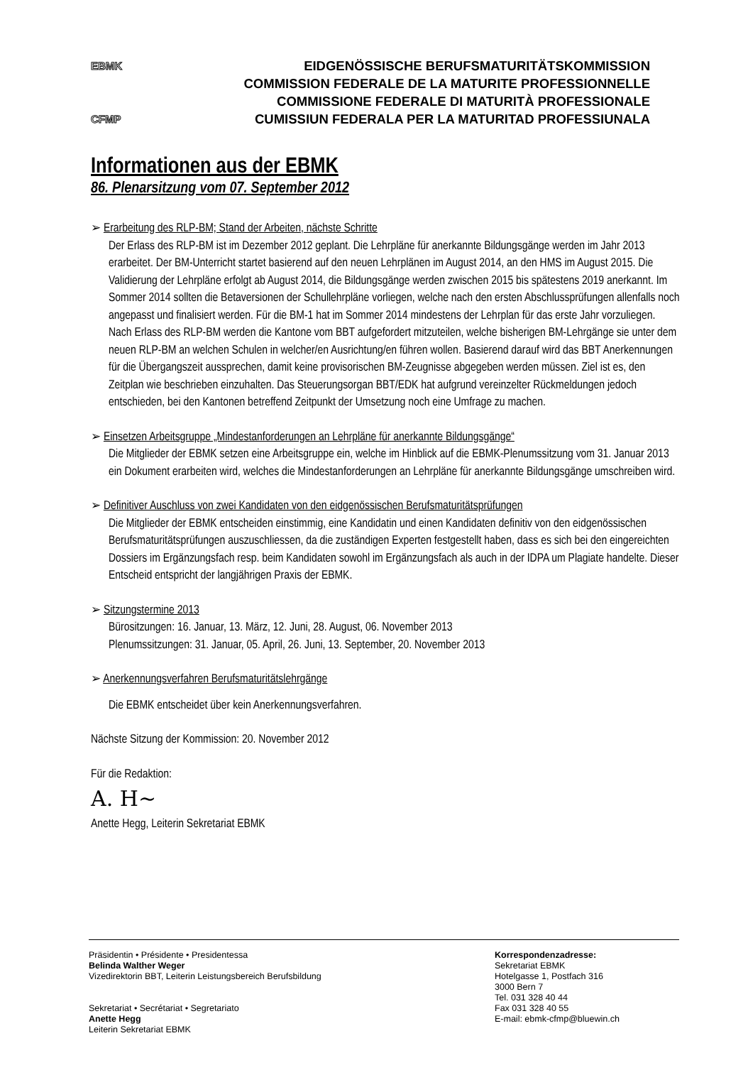EBMK EIDGENÖSSISCHE BERUFSMATURITÄTSKOMMISSION
COMMISSION FEDERALE DE LA MATURITE PROFESSIONNELLE
COMMISSIONE FEDERALE DI MATURITÀ PROFESSIONALE
CFMP CUMISSIUN FEDERALA PER LA MATURITAD PROFESSIUNALA
Informationen aus der EBMK
86. Plenarsitzung vom 07. September 2012
➢ Erarbeitung des RLP-BM; Stand der Arbeiten, nächste Schritte
Der Erlass des RLP-BM ist im Dezember 2012 geplant. Die Lehrpläne für anerkannte Bildungsgänge werden im Jahr 2013 erarbeitet. Der BM-Unterricht startet basierend auf den neuen Lehrplänen im August 2014, an den HMS im August 2015. Die Validierung der Lehrpläne erfolgt ab August 2014, die Bildungsgänge werden zwischen 2015 bis spätestens 2019 anerkannt. Im Sommer 2014 sollten die Betaversionen der Schullehrpläne vorliegen, welche nach den ersten Abschlussprüfungen allenfalls noch angepasst und finalisiert werden. Für die BM-1 hat im Sommer 2014 mindestens der Lehrplan für das erste Jahr vorzuliegen. Nach Erlass des RLP-BM werden die Kantone vom BBT aufgefordert mitzuteilen, welche bisherigen BM-Lehrgänge sie unter dem neuen RLP-BM an welchen Schulen in welcher/en Ausrichtung/en führen wollen. Basierend darauf wird das BBT Anerkennungen für die Übergangszeit aussprechen, damit keine provisorischen BM-Zeugnisse abgegeben werden müssen. Ziel ist es, den Zeitplan wie beschrieben einzuhalten. Das Steuerungsorgan BBT/EDK hat aufgrund vereinzelter Rückmeldungen jedoch entschieden, bei den Kantonen betreffend Zeitpunkt der Umsetzung noch eine Umfrage zu machen.
➢ Einsetzen Arbeitsgruppe „Mindestanforderungen an Lehrpläne für anerkannte Bildungsgänge“
Die Mitglieder der EBMK setzen eine Arbeitsgruppe ein, welche im Hinblick auf die EBMK-Plenumssitzung vom 31. Januar 2013 ein Dokument erarbeiten wird, welches die Mindestanforderungen an Lehrpläne für anerkannte Bildungsgänge umschreiben wird.
➢ Definitiver Auschluss von zwei Kandidaten von den eidgenössischen Berufsmaturitätsprüfungen
Die Mitglieder der EBMK entscheiden einstimmig, eine Kandidatin und einen Kandidaten definitiv von den eidgenössischen Berufsmaturitätsprüfungen auszuschliessen, da die zuständigen Experten festgestellt haben, dass es sich bei den eingereichten Dossiers im Ergänzungsfach resp. beim Kandidaten sowohl im Ergänzungsfach als auch in der IDPA um Plagiate handelte. Dieser Entscheid entspricht der langjährigen Praxis der EBMK.
➢ Sitzungstermine 2013
Bürositzungen: 16. Januar, 13. März, 12. Juni, 28. August, 06. November 2013
Plenumssitzungen: 31. Januar, 05. April, 26. Juni, 13. September, 20. November 2013
➢ Anerkennungsverfahren Berufsmaturitätslehrgänge
Die EBMK entscheidet über kein Anerkennungsverfahren.
Nächste Sitzung der Kommission: 20. November 2012
Für die Redaktion:
A. H~
Anette Hegg, Leiterin Sekretariat EBMK
Präsidentin • Présidente • Presidentessa
Belinda Walther Weger
Vizedirektorin BBT, Leiterin Leistungsbereich Berufsbildung
Sekretariat • Secrétariat • Segretariato
Anette Hegg
Leiterin Sekretariat EBMK
Korrespondenzadresse:
Sekretariat EBMK
Hotelgasse 1, Postfach 316
3000 Bern 7
Tel. 031 328 40 44
Fax 031 328 40 55
E-mail: ebmk-cfmp@bluewin.ch